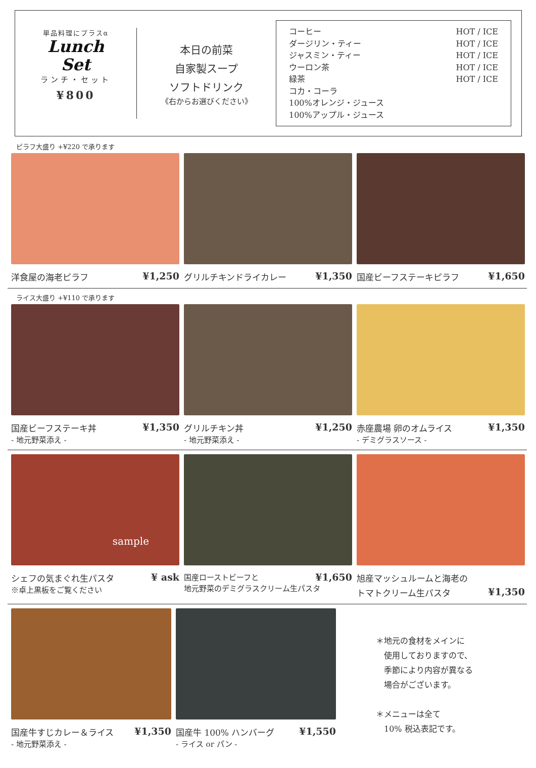単品料理にプラスα
Lunch
Set
ランチ・セット
¥800
本日の前菜
自家製スープ
ソフトドリンク
《右からお選びください》
コーヒー
ダージリン・ティー
ジャスミン・ティー
ウーロン茶
緑茶
コカ・コーラ
100%オレンジ・ジュース
100%アップル・ジュース
HOT / ICE
HOT / ICE
HOT / ICE
HOT / ICE
HOT / ICE
ピラフ大盛り +¥220 で承ります
洋食屋の海老ピラフ ¥1,250 グリルチキンドライカレー ¥1,350 国産ビーフステーキピラフ ¥1,650
ライス大盛り +¥110 で承ります
国産ビーフステーキ丼 ¥1,350
- 地元野菜添え -
グリルチキン丼 ¥1,250
- 地元野菜添え -
赤座農場 卵のオムライス ¥1,350
- デミグラスソース -
sample
シェフの気まぐれ生パスタ ¥ ask
※卓上黒板をご覧ください
国産ローストビーフと ¥1,650
地元野菜のデミグラスクリーム生パスタ
旭産マッシュルームと海老の
トマトクリーム生パスタ ¥1,350
国産牛すじカレー＆ライス ¥1,350
- 地元野菜添え -
国産牛 100% ハンバーグ ¥1,550
- ライス or パン -
＊地元の食材をメインに
　使用しておりますので、
　季節により内容が異なる
　場合がございます。
＊メニューは全て
　10% 税込表記です。